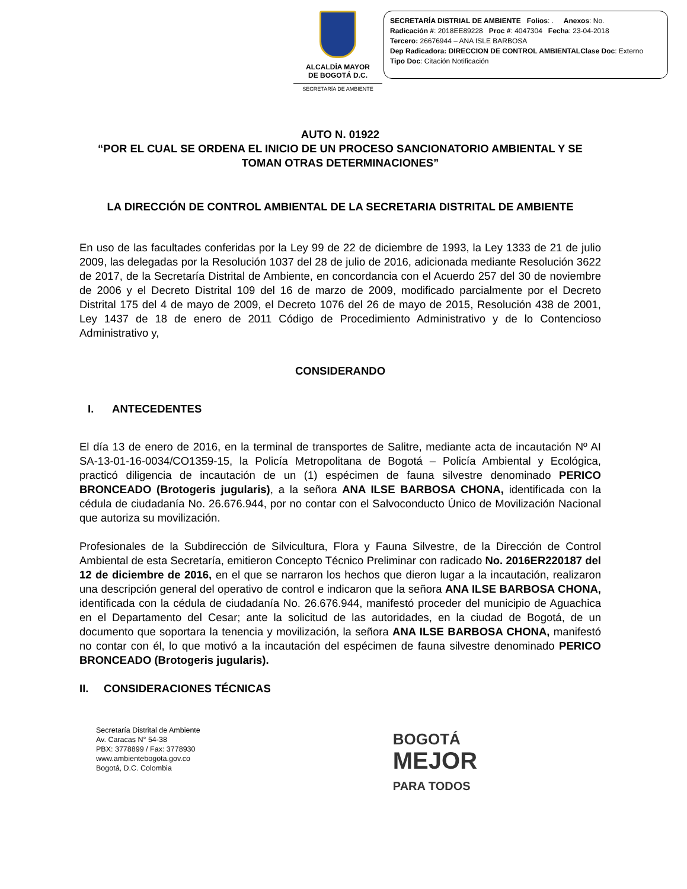ALCALDÍA MAYOR
DE BOGOTÁ D.C.
SECRETARÍA DE AMBIENTE
SECRETARÍA DISTRIAL DE AMBIENTE Folios: . Anexos: No.
Radicación #: 2018EE89228 Proc #: 4047304 Fecha: 23-04-2018
Tercero: 26676944 – ANA ISLE BARBOSA
Dep Radicadora: DIRECCION DE CONTROL AMBIENTALClase Doc: Externo
Tipo Doc: Citación Notificación
AUTO N. 01922
“POR EL CUAL SE ORDENA EL INICIO DE UN PROCESO SANCIONATORIO AMBIENTAL Y SE TOMAN OTRAS DETERMINACIONES”
LA DIRECCIÓN DE CONTROL AMBIENTAL DE LA SECRETARIA DISTRITAL DE AMBIENTE
En uso de las facultades conferidas por la Ley 99 de 22 de diciembre de 1993, la Ley 1333 de 21 de julio 2009, las delegadas por la Resolución 1037 del 28 de julio de 2016, adicionada mediante Resolución 3622 de 2017, de la Secretaría Distrital de Ambiente, en concordancia con el Acuerdo 257 del 30 de noviembre de 2006 y el Decreto Distrital 109 del 16 de marzo de 2009, modificado parcialmente por el Decreto Distrital 175 del 4 de mayo de 2009, el Decreto 1076 del 26 de mayo de 2015, Resolución 438 de 2001, Ley 1437 de 18 de enero de 2011 Código de Procedimiento Administrativo y de lo Contencioso Administrativo y,
CONSIDERANDO
I. ANTECEDENTES
El día 13 de enero de 2016, en la terminal de transportes de Salitre, mediante acta de incautación Nº AI SA-13-01-16-0034/CO1359-15, la Policía Metropolitana de Bogotá – Policía Ambiental y Ecológica, practicó diligencia de incautación de un (1) espécimen de fauna silvestre denominado PERICO BRONCEADO (Brotogeris jugularis), a la señora ANA ILSE BARBOSA CHONA, identificada con la cédula de ciudadanía No. 26.676.944, por no contar con el Salvoconducto Único de Movilización Nacional que autoriza su movilización.
Profesionales de la Subdirección de Silvicultura, Flora y Fauna Silvestre, de la Dirección de Control Ambiental de esta Secretaría, emitieron Concepto Técnico Preliminar con radicado No. 2016ER220187 del 12 de diciembre de 2016, en el que se narraron los hechos que dieron lugar a la incautación, realizaron una descripción general del operativo de control e indicaron que la señora ANA ILSE BARBOSA CHONA, identificada con la cédula de ciudadanía No. 26.676.944, manifestó proceder del municipio de Aguachica en el Departamento del Cesar; ante la solicitud de las autoridades, en la ciudad de Bogotá, de un documento que soportara la tenencia y movilización, la señora ANA ILSE BARBOSA CHONA, manifestó no contar con él, lo que motivó a la incautación del espécimen de fauna silvestre denominado PERICO BRONCEADO (Brotogeris jugularis).
II. CONSIDERACIONES TÉCNICAS
Secretaría Distrital de Ambiente
Av. Caracas N° 54-38
PBX: 3778899 / Fax: 3778930
www.ambientebogota.gov.co
Bogotá, D.C. Colombia
BOGOTÁ
MEJOR
PARA TODOS